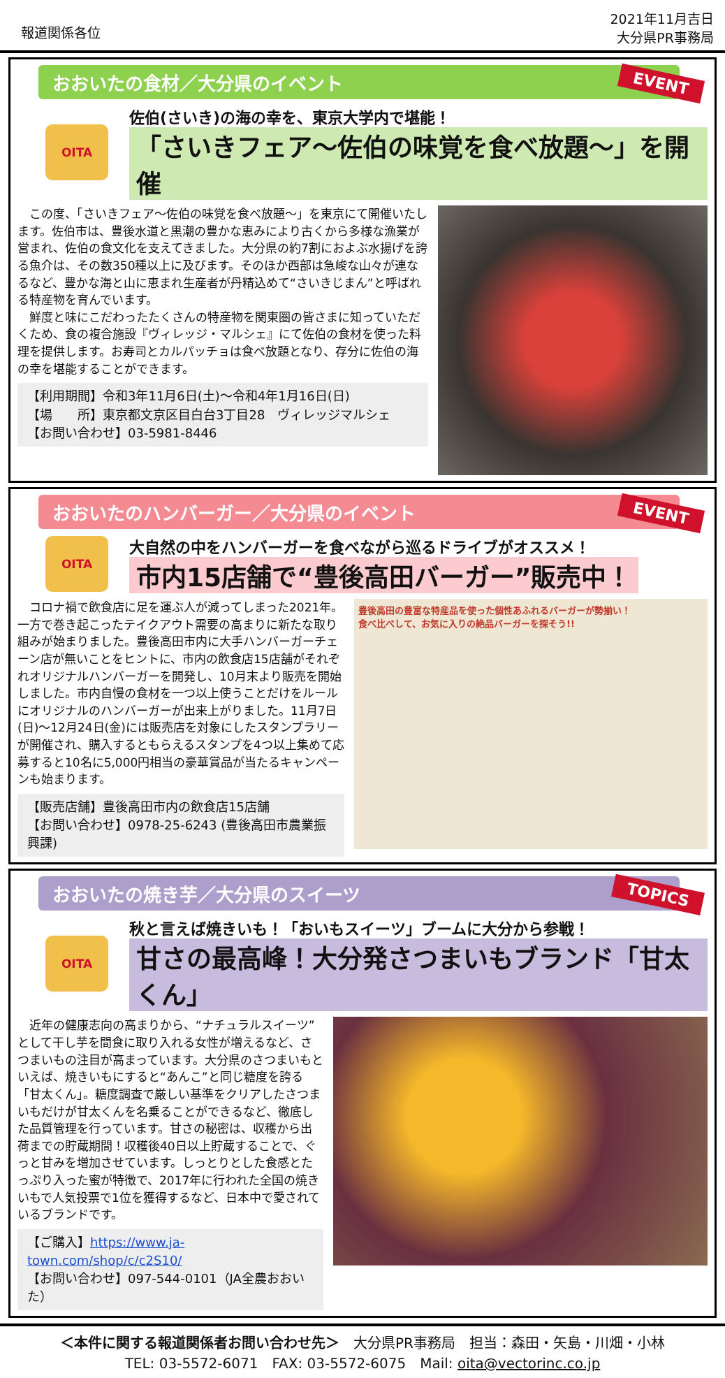報道関係各位
2021年11月吉日
大分県PR事務局
おおいたの食材／大分県のイベント
EVENT
OITA
佐伯(さいき)の海の幸を、東京大学内で堪能！
「さいきフェア～佐伯の味覚を食べ放題～」を開催
　この度、「さいきフェア～佐伯の味覚を食べ放題～」を東京にて開催いたします。佐伯市は、豊後水道と黒潮の豊かな恵みにより古くから多様な漁業が営まれ、佐伯の食文化を支えてきました。大分県の約7割におよぶ水揚げを誇る魚介は、その数350種以上に及びます。そのほか西部は急峻な山々が連なるなど、豊かな海と山に恵まれ生産者が丹精込めて“さいきじまん”と呼ばれる特産物を育んでいます。
　鮮度と味にこだわったたくさんの特産物を関東圏の皆さまに知っていただくため、食の複合施設『ヴィレッジ・マルシェ』にて佐伯の食材を使った料理を提供します。お寿司とカルパッチョは食べ放題となり、存分に佐伯の海の幸を堪能することができます。
【利用期間】令和3年11月6日(土)～令和4年1月16日(日)
【場　　所】東京都文京区目白台3丁目28　ヴィレッジマルシェ
【お問い合わせ】03-5981-8446
おおいたのハンバーガー／大分県のイベント
EVENT
OITA
大自然の中をハンバーガーを食べながら巡るドライブがオススメ！
市内15店舗で“豊後高田バーガー”販売中！
　コロナ禍で飲食店に足を運ぶ人が減ってしまった2021年。一方で巻き起こったテイクアウト需要の高まりに新たな取り組みが始まりました。豊後高田市内に大手ハンバーガーチェーン店が無いことをヒントに、市内の飲食店15店舗がそれぞれオリジナルハンバーガーを開発し、10月末より販売を開始しました。市内自慢の食材を一つ以上使うことだけをルールにオリジナルのハンバーガーが出来上がりました。11月7日(日)～12月24日(金)には販売店を対象にしたスタンプラリーが開催され、購入するともらえるスタンプを4つ以上集めて応募すると10名に5,000円相当の豪華賞品が当たるキャンペーンも始まります。
【販売店舗】豊後高田市内の飲食店15店舗
【お問い合わせ】0978-25-6243 (豊後高田市農業振興課)
豊後高田の豊富な特産品を使った個性あふれるバーガーが勢揃い！
食べ比べして、お気に入りの絶品バーガーを探そう!!
おおいたの焼き芋／大分県のスイーツ
TOPICS
OITA
秋と言えば焼きいも！「おいもスイーツ」ブームに大分から参戦！
甘さの最高峰！大分発さつまいもブランド「甘太くん」
　近年の健康志向の高まりから、“ナチュラルスイーツ”として干し芋を間食に取り入れる女性が増えるなど、さつまいもの注目が高まっています。大分県のさつまいもといえば、焼きいもにすると“あんこ”と同じ糖度を誇る「甘太くん」。糖度調査で厳しい基準をクリアしたさつまいもだけが甘太くんを名乗ることができるなど、徹底した品質管理を行っています。甘さの秘密は、収穫から出荷までの貯蔵期間！収穫後40日以上貯蔵することで、ぐっと甘みを増加させています。しっとりとした食感とたっぷり入った蜜が特徴で、2017年に行われた全国の焼きいもで人気投票で1位を獲得するなど、日本中で愛されているブランドです。
【ご購入】https://www.ja-town.com/shop/c/c2S10/
【お問い合わせ】097-544-0101（JA全農おおいた）
＜本件に関する報道関係者お問い合わせ先＞　大分県PR事務局　担当：森田・矢島・川畑・小林
TEL: 03-5572-6071　FAX: 03-5572-6075　Mail: oita@vectorinc.co.jp